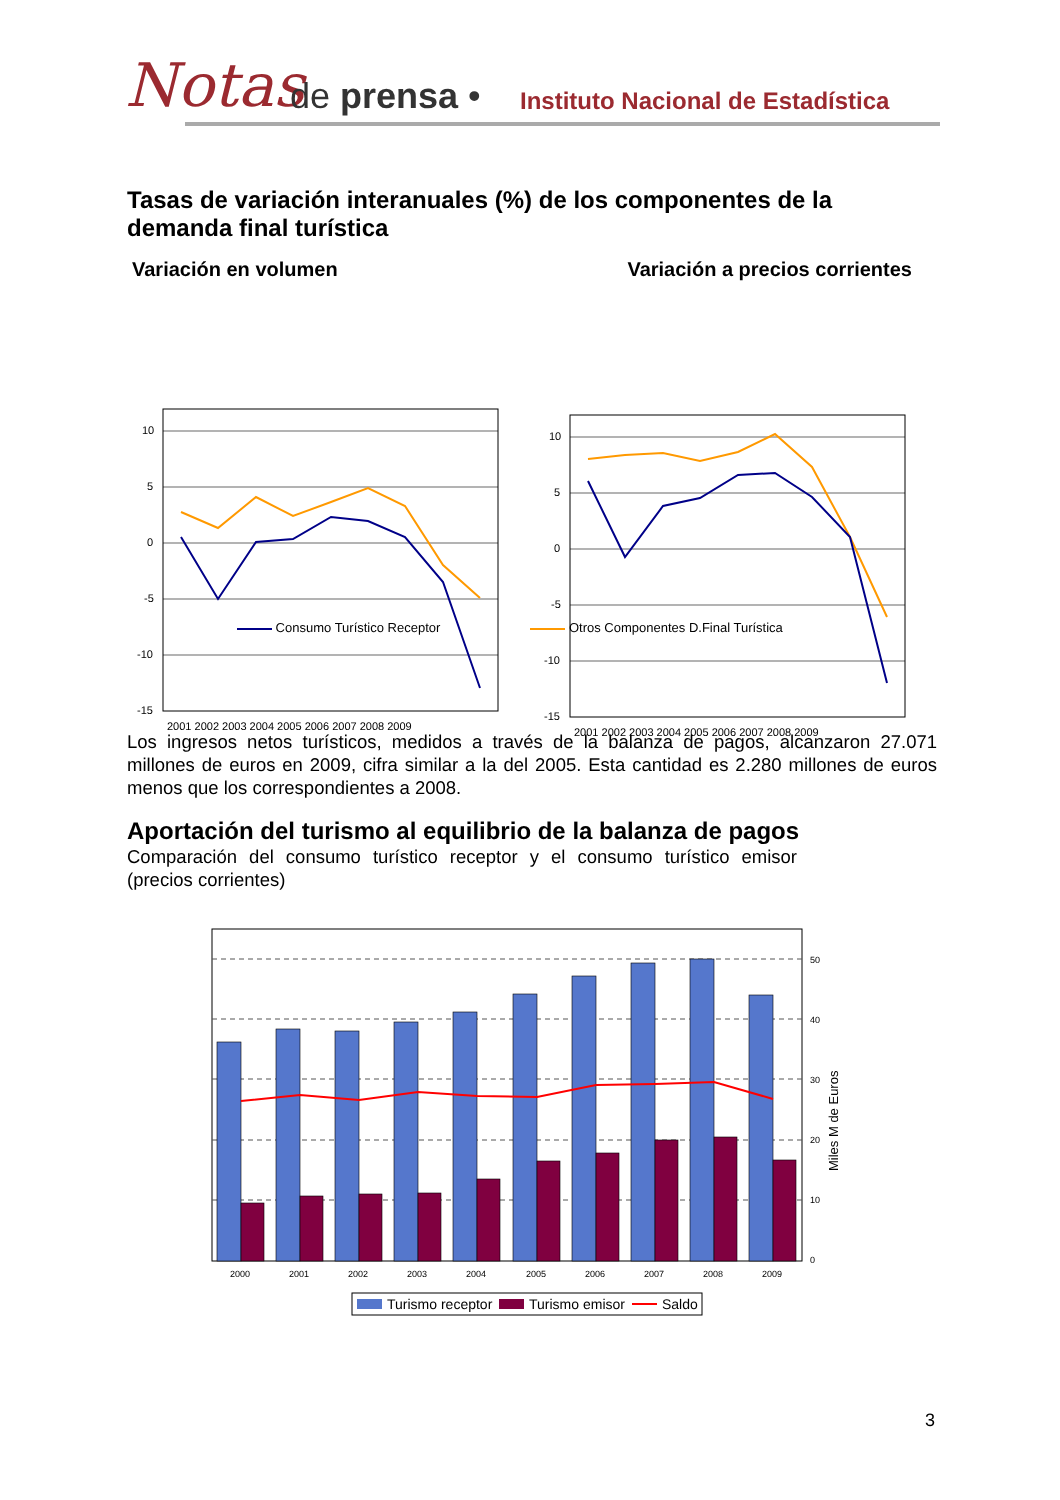Notas de prensa • Instituto Nacional de Estadística
Tasas de variación interanuales (%) de los componentes de la demanda final turística
Variación en volumen Variación a precios corrientes
10
5
0
-5
-10
-15
2001 2002 2003 2004 2005 2006 2007 2008 2009
10
5
0
-5
-10
-15
2001 2002 2003 2004 2005 2006 2007 2008 2009
Consumo Turístico Receptor Otros Componentes D.Final Turística
Los ingresos netos turísticos, medidos a través de la balanza de pagos, alcanzaron 27.071 millones de euros en 2009, cifra similar a la del 2005. Esta cantidad es 2.280 millones de euros menos que los correspondientes a 2008.
Aportación del turismo al equilibrio de la balanza de pagos
Comparación del consumo turístico receptor y el consumo turístico emisor (precios corrientes)
50
40
30
20
10
0
Miles M de Euros
2000
2001
2002
2003
2004
2005
2006
2007
2008
2009
Turismo receptor
Turismo emisor
Saldo
3